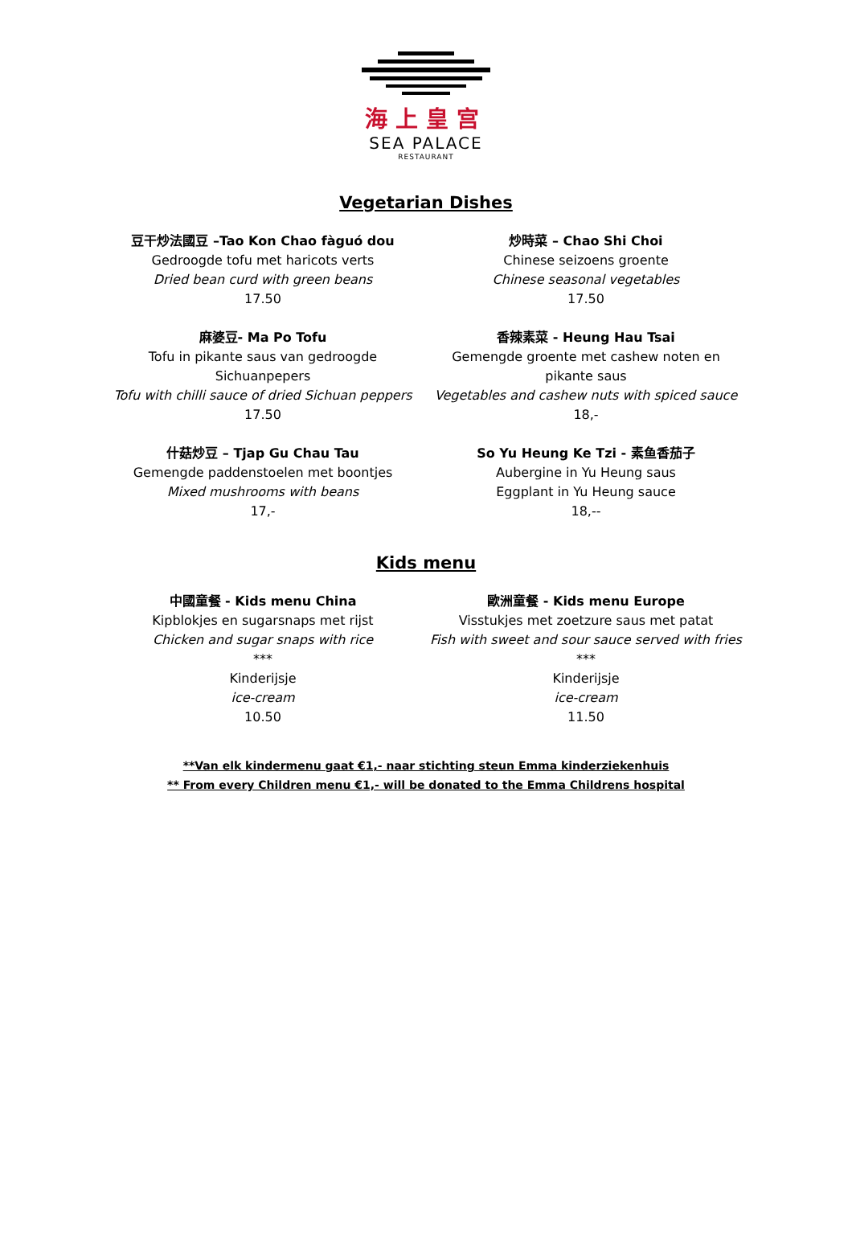海上皇宫
SEA PALACE
RESTAURANT
Vegetarian Dishes
豆干炒法國豆 –Tao Kon Chao fàguó dou
Gedroogde tofu met haricots verts
Dried bean curd with green beans
17.50
炒時菜 – Chao Shi Choi
Chinese seizoens groente
Chinese seasonal vegetables
17.50
麻婆豆- Ma Po Tofu
Tofu in pikante saus van gedroogde
Sichuanpepers
Tofu with chilli sauce of dried Sichuan peppers
17.50
香辣素菜 - Heung Hau Tsai
Gemengde groente met cashew noten en
pikante saus
Vegetables and cashew nuts with spiced sauce
18,-
什菇炒豆 – Tjap Gu Chau Tau
Gemengde paddenstoelen met boontjes
Mixed mushrooms with beans
17,-
So Yu Heung Ke Tzi - 素鱼香茄子
Aubergine in Yu Heung saus
Eggplant in Yu Heung sauce
18,--
Kids menu
中國童餐 - Kids menu China
Kipblokjes en sugarsnaps met rijst
Chicken and sugar snaps with rice
***
Kinderijsje
ice-cream
10.50
歐洲童餐 - Kids menu Europe
Visstukjes met zoetzure saus met patat
Fish with sweet and sour sauce served with fries
***
Kinderijsje
ice-cream
11.50
**Van elk kindermenu gaat €1,- naar stichting steun Emma kinderziekenhuis
** From every Children menu €1,- will be donated to the Emma Childrens hospital